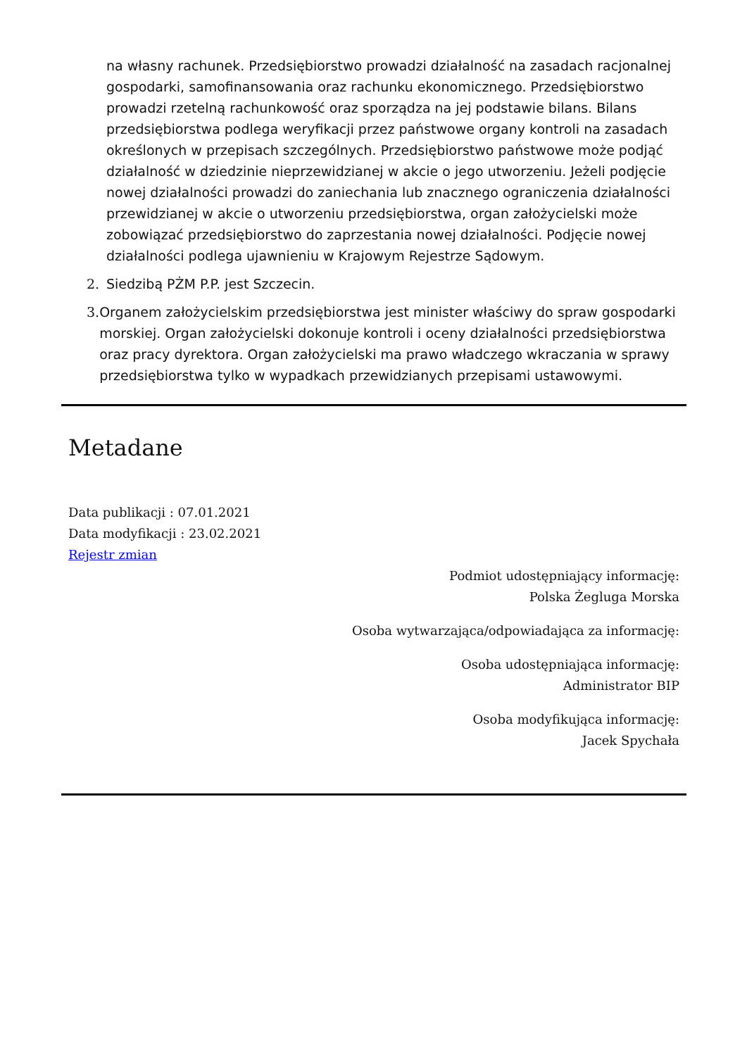na własny rachunek. Przedsiębiorstwo prowadzi działalność na zasadach racjonalnej gospodarki, samofinansowania oraz rachunku ekonomicznego. Przedsiębiorstwo prowadzi rzetelną rachunkowość oraz sporządza na jej podstawie bilans. Bilans przedsiębiorstwa podlega weryfikacji przez państwowe organy kontroli na zasadach określonych w przepisach szczególnych. Przedsiębiorstwo państwowe może podjąć działalność w dziedzinie nieprzewidzianej w akcie o jego utworzeniu. Jeżeli podjęcie nowej działalności prowadzi do zaniechania lub znacznego ograniczenia działalności przewidzianej w akcie o utworzeniu przedsiębiorstwa, organ założycielski może zobowiązać przedsiębiorstwo do zaprzestania nowej działalności. Podjęcie nowej działalności podlega ujawnieniu w Krajowym Rejestrze Sądowym.
2. Siedzibą PŻM P.P. jest Szczecin.
3. Organem założycielskim przedsiębiorstwa jest minister właściwy do spraw gospodarki morskiej. Organ założycielski dokonuje kontroli i oceny działalności przedsiębiorstwa oraz pracy dyrektora. Organ założycielski ma prawo władczego wkraczania w sprawy przedsiębiorstwa tylko w wypadkach przewidzianych przepisami ustawowymi.
Metadane
Data publikacji : 07.01.2021
Data modyfikacji : 23.02.2021
Rejestr zmian
Podmiot udostępniający informację:
Polska Żegluga Morska
Osoba wytwarzająca/odpowiadająca za informację:
Osoba udostępniająca informację:
Administrator BIP
Osoba modyfikująca informację:
Jacek Spychała